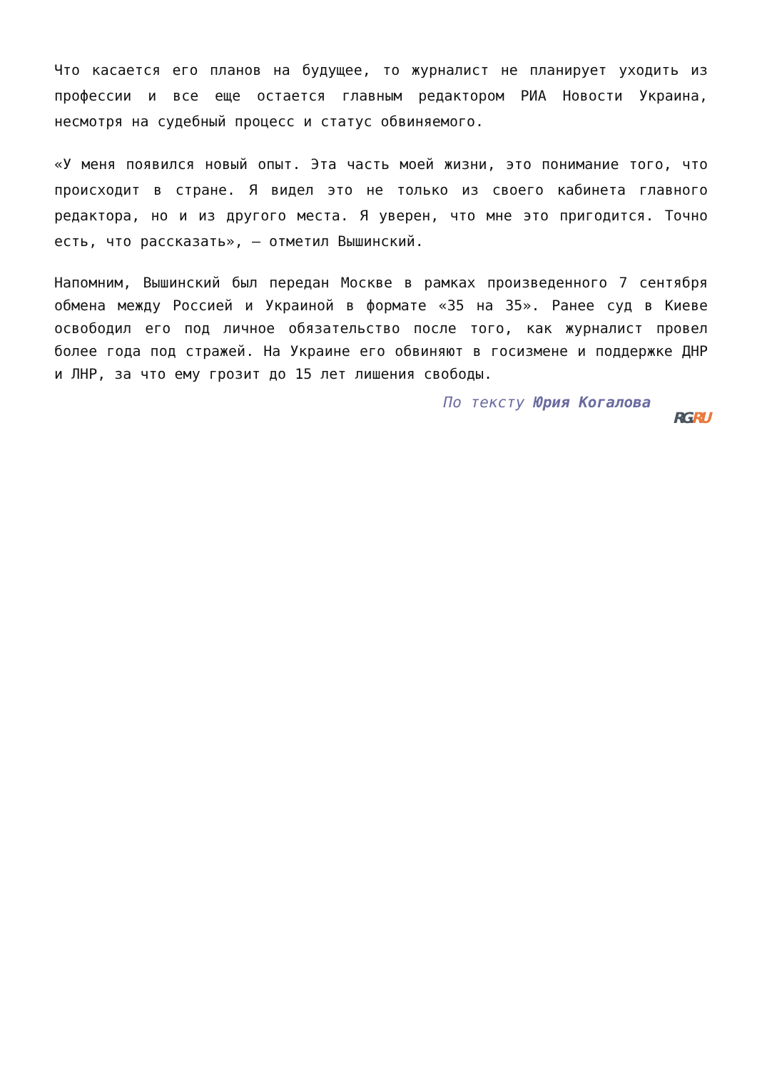Что касается его планов на будущее, то журналист не планирует уходить из профессии и все еще остается главным редактором РИА Новости Украина, несмотря на судебный процесс и статус обвиняемого.
«У меня появился новый опыт. Эта часть моей жизни, это понимание того, что происходит в стране. Я видел это не только из своего кабинета главного редактора, но и из другого места. Я уверен, что мне это пригодится. Точно есть, что рассказать», — отметил Вышинский.
Напомним, Вышинский был передан Москве в рамках произведенного 7 сентября обмена между Россией и Украиной в формате «35 на 35». Ранее суд в Киеве освободил его под личное обязательство после того, как журналист провел более года под стражей. На Украине его обвиняют в госизмене и поддержке ДНР и ЛНР, за что ему грозит до 15 лет лишения свободы.
По тексту Юрия Когалова
RG. RU